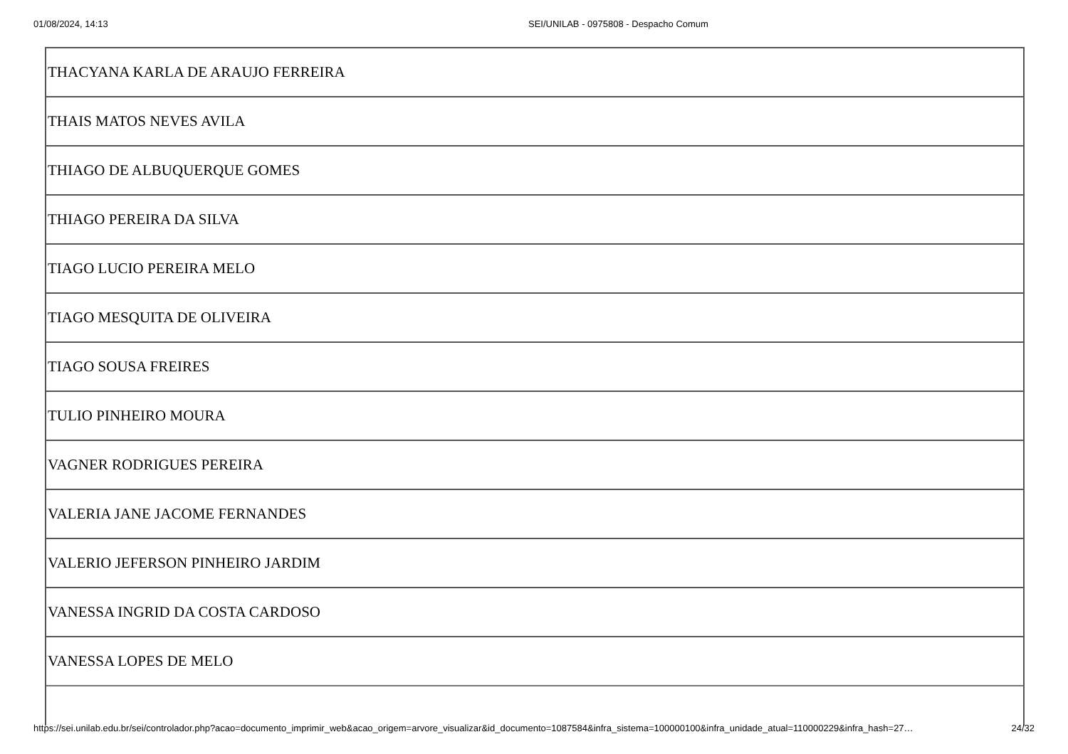01/08/2024, 14:13 SEI/UNILAB - 0975808 - Despacho Comum
| THACYANA KARLA DE ARAUJO FERREIRA |
| THAIS MATOS NEVES AVILA |
| THIAGO DE ALBUQUERQUE GOMES |
| THIAGO PEREIRA DA SILVA |
| TIAGO LUCIO PEREIRA MELO |
| TIAGO MESQUITA DE OLIVEIRA |
| TIAGO SOUSA FREIRES |
| TULIO PINHEIRO MOURA |
| VAGNER RODRIGUES PEREIRA |
| VALERIA JANE JACOME FERNANDES |
| VALERIO JEFERSON PINHEIRO JARDIM |
| VANESSA INGRID DA COSTA CARDOSO |
| VANESSA LOPES DE MELO |
https://sei.unilab.edu.br/sei/controlador.php?acao=documento_imprimir_web&acao_origem=arvore_visualizar&id_documento=1087584&infra_sistema=100000100&infra_unidade_atual=110000229&infra_hash=27… 24/32